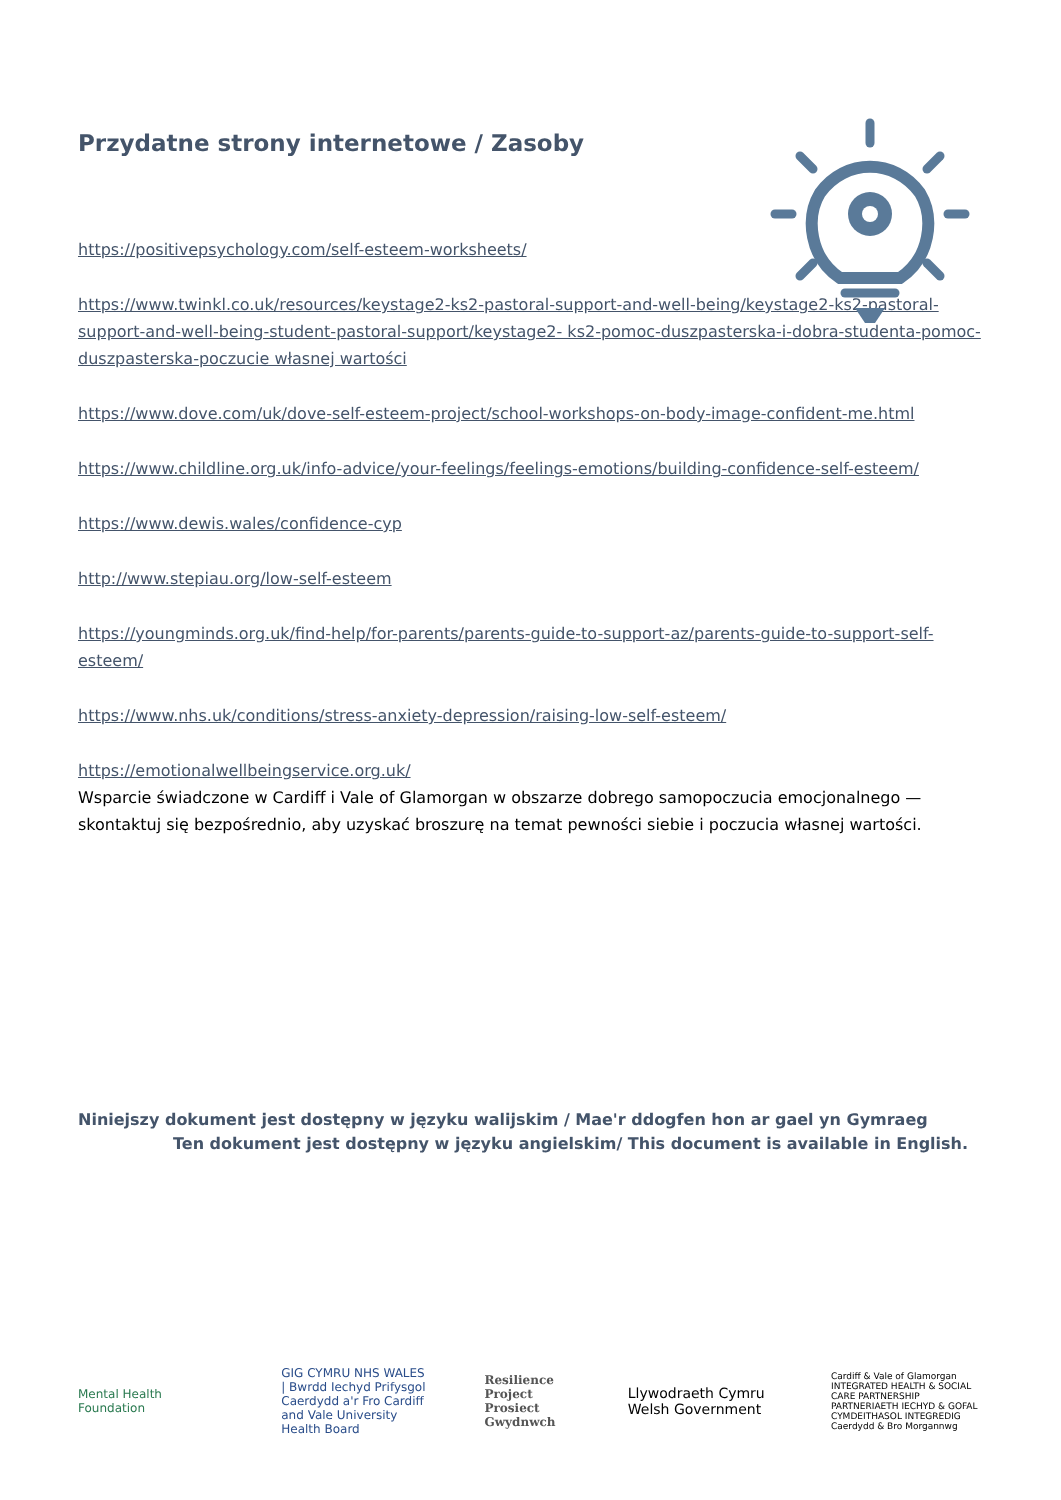Przydatne strony internetowe / Zasoby
https://positivepsychology.com/self-esteem-worksheets/
https://www.twinkl.co.uk/resources/keystage2-ks2-pastoral-support-and-well-being/keystage2-ks2-pastoral-support-and-well-being-student-pastoral-support/keystage2- ks2-pomoc-duszpasterska-i-dobra-studenta-pomoc-duszpasterska-poczucie własnej wartości
https://www.dove.com/uk/dove-self-esteem-project/school-workshops-on-body-image-confident-me.html
https://www.childline.org.uk/info-advice/your-feelings/feelings-emotions/building-confidence-self-esteem/
https://www.dewis.wales/confidence-cyp
http://www.stepiau.org/low-self-esteem
https://youngminds.org.uk/find-help/for-parents/parents-guide-to-support-az/parents-guide-to-support-self-esteem/
https://www.nhs.uk/conditions/stress-anxiety-depression/raising-low-self-esteem/
https://emotionalwellbeingservice.org.uk/
Wsparcie świadczone w Cardiff i Vale of Glamorgan w obszarze dobrego samopoczucia emocjonalnego — skontaktuj się bezpośrednio, aby uzyskać broszurę na temat pewności siebie i poczucia własnej wartości.
Niniejszy dokument jest dostępny w języku walijskim / Mae'r ddogfen hon ar gael yn Gymraeg
Ten dokument jest dostępny w języku angielskim/ This document is available in English.
Mental Health Foundation
GIG CYMRU NHS WALES | Bwrdd Iechyd Prifysgol Caerdydd a'r Fro Cardiff and Vale University Health Board
Resilience Project Prosiect Gwydnwch
Llywodraeth Cymru Welsh Government
Cardiff & Vale of Glamorgan INTEGRATED HEALTH & SOCIAL CARE PARTNERSHIP PARTNERIAETH IECHYD & GOFAL CYMDEITHASOL INTEGREDIG Caerdydd & Bro Morgannwg